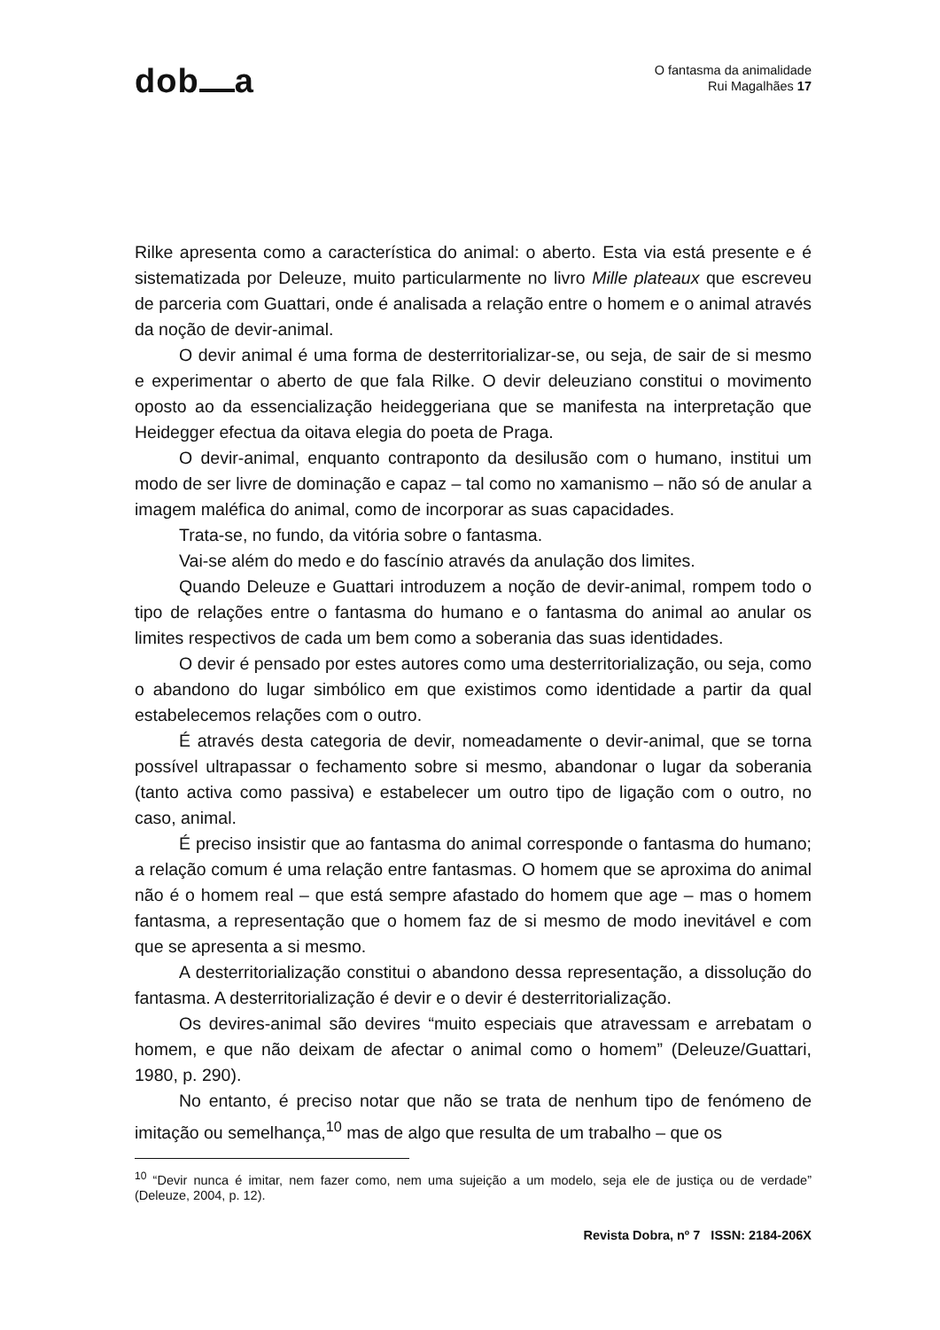dob a
O fantasma da animalidade
Rui Magalhães 17
Rilke apresenta como a característica do animal: o aberto. Esta via está presente e é sistematizada por Deleuze, muito particularmente no livro Mille plateaux que escreveu de parceria com Guattari, onde é analisada a relação entre o homem e o animal através da noção de devir-animal.
O devir animal é uma forma de desterritorializar-se, ou seja, de sair de si mesmo e experimentar o aberto de que fala Rilke. O devir deleuziano constitui o movimento oposto ao da essencialização heideggeriana que se manifesta na interpretação que Heidegger efectua da oitava elegia do poeta de Praga.
O devir-animal, enquanto contraponto da desilusão com o humano, institui um modo de ser livre de dominação e capaz – tal como no xamanismo – não só de anular a imagem maléfica do animal, como de incorporar as suas capacidades.
Trata-se, no fundo, da vitória sobre o fantasma.
Vai-se além do medo e do fascínio através da anulação dos limites.
Quando Deleuze e Guattari introduzem a noção de devir-animal, rompem todo o tipo de relações entre o fantasma do humano e o fantasma do animal ao anular os limites respectivos de cada um bem como a soberania das suas identidades.
O devir é pensado por estes autores como uma desterritorialização, ou seja, como o abandono do lugar simbólico em que existimos como identidade a partir da qual estabelecemos relações com o outro.
É através desta categoria de devir, nomeadamente o devir-animal, que se torna possível ultrapassar o fechamento sobre si mesmo, abandonar o lugar da soberania (tanto activa como passiva) e estabelecer um outro tipo de ligação com o outro, no caso, animal.
É preciso insistir que ao fantasma do animal corresponde o fantasma do humano; a relação comum é uma relação entre fantasmas. O homem que se aproxima do animal não é o homem real – que está sempre afastado do homem que age – mas o homem fantasma, a representação que o homem faz de si mesmo de modo inevitável e com que se apresenta a si mesmo.
A desterritorialização constitui o abandono dessa representação, a dissolução do fantasma. A desterritorialização é devir e o devir é desterritorialização.
Os devires-animal são devires “muito especiais que atravessam e arrebatam o homem, e que não deixam de afectar o animal como o homem” (Deleuze/Guattari, 1980, p. 290).
No entanto, é preciso notar que não se trata de nenhum tipo de fenómeno de imitação ou semelhança,<sup>10</sup> mas de algo que resulta de um trabalho – que os
<sup>10</sup> “Devir nunca é imitar, nem fazer como, nem uma sujeição a um modelo, seja ele de justiça ou de verdade” (Deleuze, 2004, p. 12).
Revista Dobra, nº 7 ISSN: 2184-206X